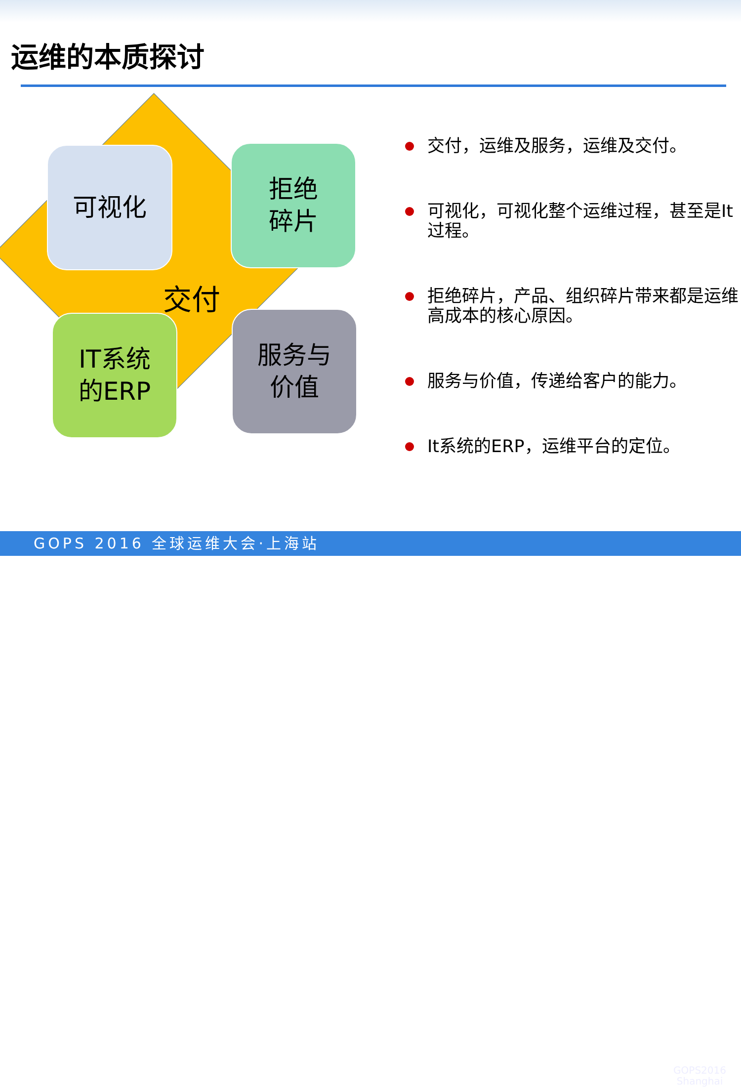运维的本质探讨
可视化
拒绝
碎片
交付
IT系统
的ERP
服务与
价值
交付，运维及服务，运维及交付。
可视化，可视化整个运维过程，甚至是It过程。
拒绝碎片，产品、组织碎片带来都是运维高成本的核心原因。
服务与价值，传递给客户的能力。
It系统的ERP，运维平台的定位。
GOPS 2016 全球运维大会·上海站
GOPS2016
Shanghai